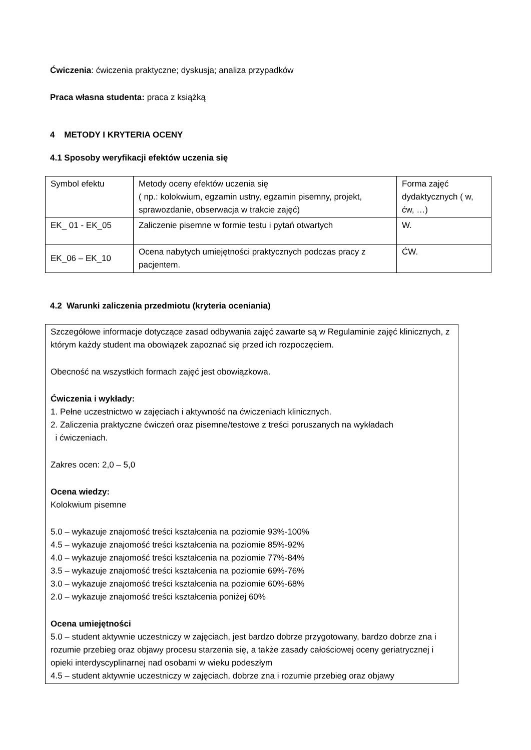Ćwiczenia: ćwiczenia praktyczne; dyskusja; analiza przypadków
Praca własna studenta: praca z książką
4 METODY I KRYTERIA OCENY
4.1 Sposoby weryfikacji efektów uczenia się
| Symbol efektu | Metody oceny efektów uczenia się ( np.: kolokwium, egzamin ustny, egzamin pisemny, projekt, sprawozdanie, obserwacja w trakcie zajęć) | Forma zajęć dydaktycznych ( w, ćw, …) |
| EK_ 01 - EK_05 | Zaliczenie pisemne w formie testu i pytań otwartych | W. |
| EK_06 – EK_10 | Ocena nabytych umiejętności praktycznych podczas pracy z pacjentem. | ĆW. |
4.2 Warunki zaliczenia przedmiotu (kryteria oceniania)
Szczegółowe informacje dotyczące zasad odbywania zajęć zawarte są w Regulaminie zajęć klinicznych, z którym każdy student ma obowiązek zapoznać się przed ich rozpoczęciem.
Obecność na wszystkich formach zajęć jest obowiązkowa.
Ćwiczenia i wykłady:
1. Pełne uczestnictwo w zajęciach i aktywność na ćwiczeniach klinicznych.
2. Zaliczenia praktyczne ćwiczeń oraz pisemne/testowe z treści poruszanych na wykładach
i ćwiczeniach.
Zakres ocen: 2,0 – 5,0
Ocena wiedzy:
Kolokwium pisemne
5.0 – wykazuje znajomość treści kształcenia na poziomie 93%-100%
4.5 – wykazuje znajomość treści kształcenia na poziomie 85%-92%
4.0 – wykazuje znajomość treści kształcenia na poziomie 77%-84%
3.5 – wykazuje znajomość treści kształcenia na poziomie 69%-76%
3.0 – wykazuje znajomość treści kształcenia na poziomie 60%-68%
2.0 – wykazuje znajomość treści kształcenia poniżej 60%
Ocena umiejętności
5.0 – student aktywnie uczestniczy w zajęciach, jest bardzo dobrze przygotowany, bardzo dobrze zna i rozumie przebieg oraz objawy procesu starzenia się, a także zasady całościowej oceny geriatrycznej i opieki interdyscyplinarnej nad osobami w wieku podeszłym
4.5 – student aktywnie uczestniczy w zajęciach, dobrze zna i rozumie przebieg oraz objawy